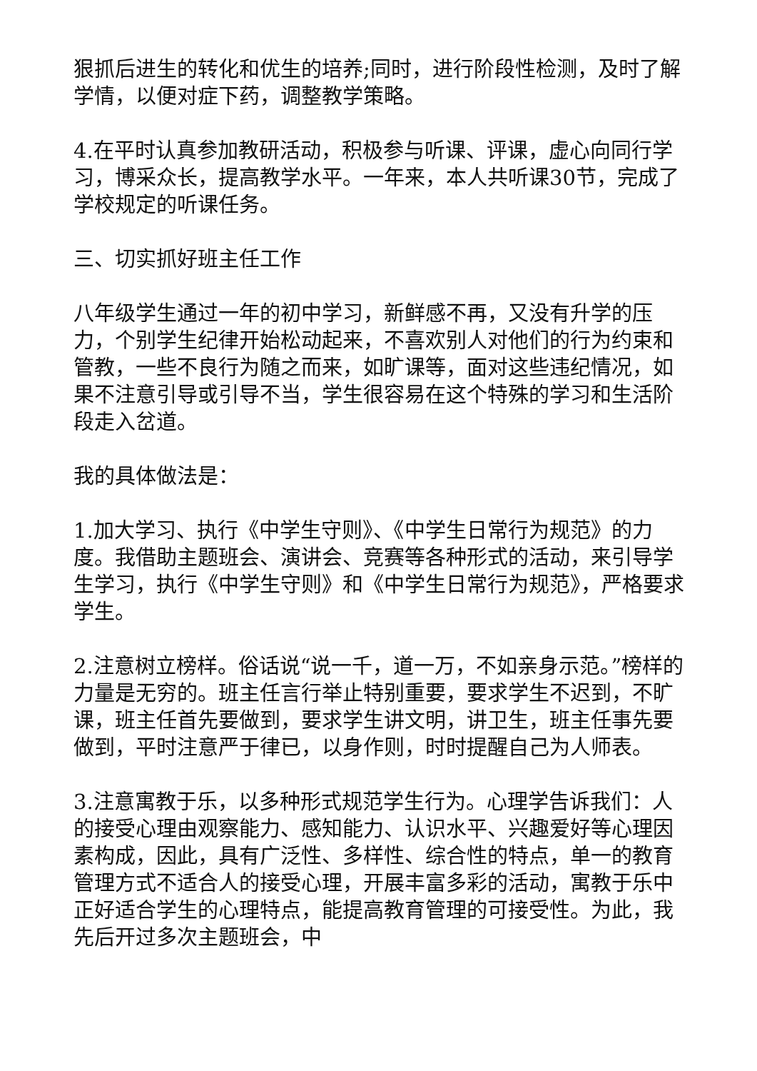狠抓后进生的转化和优生的培养;同时，进行阶段性检测，及时了解学情，以便对症下药，调整教学策略。
4.在平时认真参加教研活动，积极参与听课、评课，虚心向同行学习，博采众长，提高教学水平。一年来，本人共听课30节，完成了学校规定的听课任务。
三、切实抓好班主任工作
八年级学生通过一年的初中学习，新鲜感不再，又没有升学的压力，个别学生纪律开始松动起来，不喜欢别人对他们的行为约束和管教，一些不良行为随之而来，如旷课等，面对这些违纪情况，如果不注意引导或引导不当，学生很容易在这个特殊的学习和生活阶段走入岔道。
我的具体做法是：
1.加大学习、执行《中学生守则》、《中学生日常行为规范》的力度。我借助主题班会、演讲会、竞赛等各种形式的活动，来引导学生学习，执行《中学生守则》和《中学生日常行为规范》，严格要求学生。
2.注意树立榜样。俗话说“说一千，道一万，不如亲身示范。”榜样的力量是无穷的。班主任言行举止特别重要，要求学生不迟到，不旷课，班主任首先要做到，要求学生讲文明，讲卫生，班主任事先要做到，平时注意严于律已，以身作则，时时提醒自己为人师表。
3.注意寓教于乐，以多种形式规范学生行为。心理学告诉我们：人的接受心理由观察能力、感知能力、认识水平、兴趣爱好等心理因素构成，因此，具有广泛性、多样性、综合性的特点，单一的教育管理方式不适合人的接受心理，开展丰富多彩的活动，寓教于乐中正好适合学生的心理特点，能提高教育管理的可接受性。为此，我先后开过多次主题班会，中